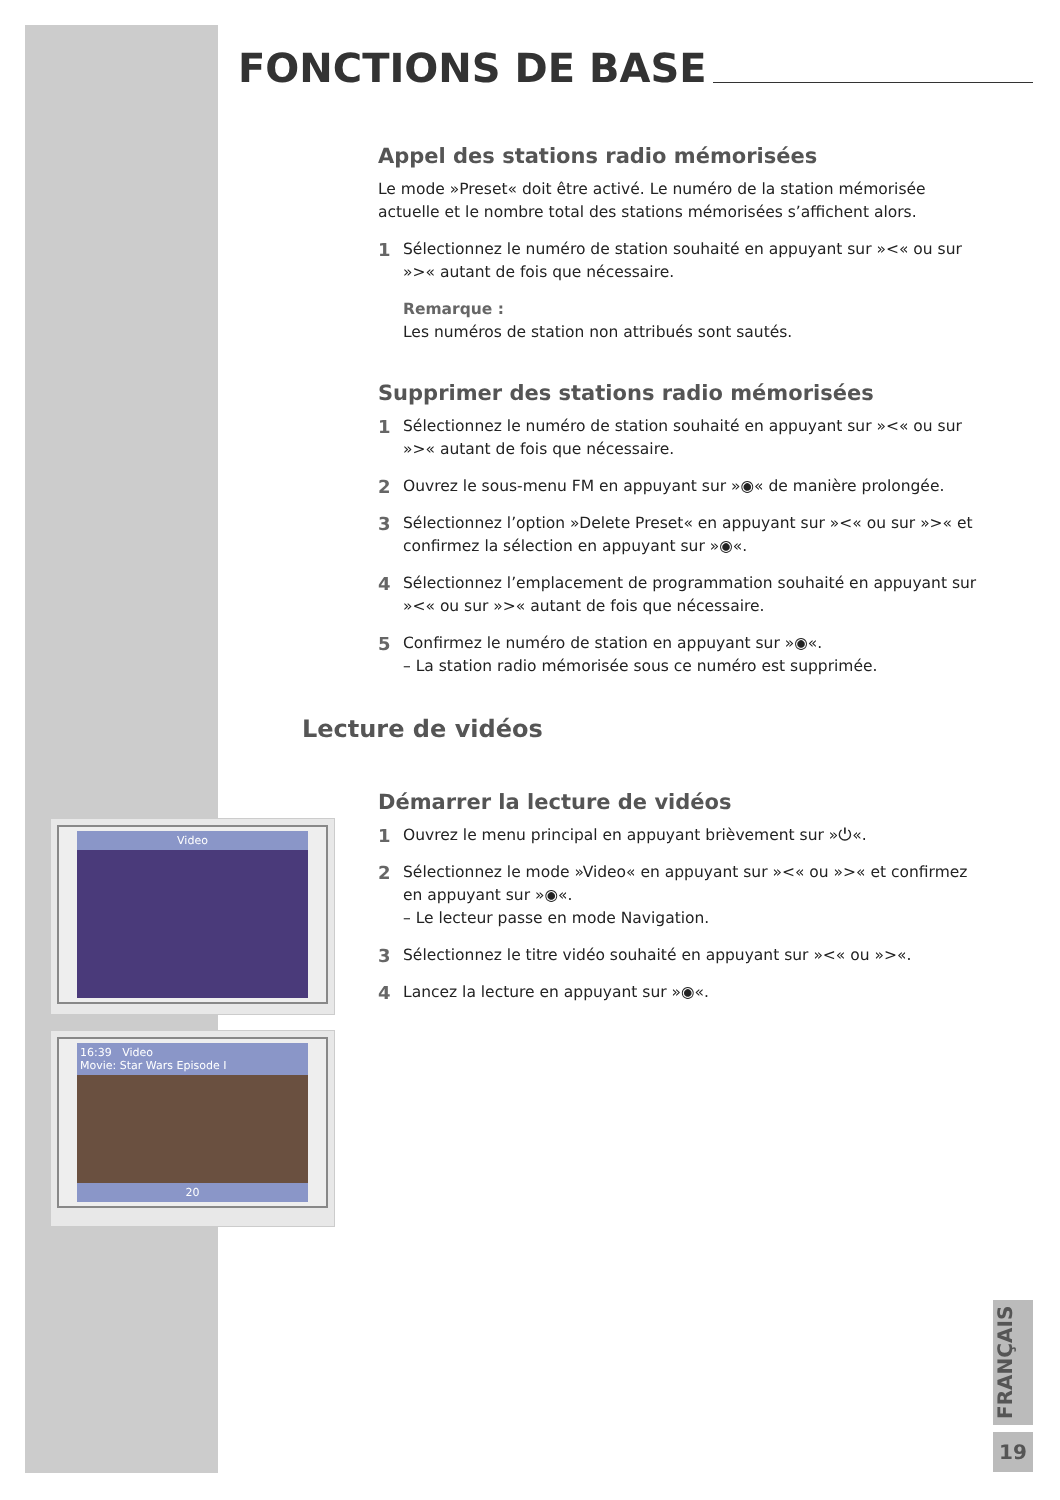FONCTIONS DE BASE
Appel des stations radio mémorisées
Le mode »Preset« doit être activé. Le numéro de la station mémorisée actuelle et le nombre total des stations mémorisées s’affichent alors.
1
Sélectionnez le numéro de station souhaité en appuyant sur »<« ou sur »>« autant de fois que nécessaire.
Remarque :
Les numéros de station non attribués sont sautés.
Supprimer des stations radio mémorisées
1
Sélectionnez le numéro de station souhaité en appuyant sur »<« ou sur »>« autant de fois que nécessaire.
2
Ouvrez le sous-menu FM en appuyant sur »◉« de manière prolongée.
3
Sélectionnez l’option »Delete Preset« en appuyant sur »<« ou sur »>« et confirmez la sélection en appuyant sur »◉«.
4
Sélectionnez l’emplacement de programmation souhaité en appuyant sur »<« ou sur »>« autant de fois que nécessaire.
5
Confirmez le numéro de station en appuyant sur »◉«.
– La station radio mémorisée sous ce numéro est supprimée.
Lecture de vidéos
Démarrer la lecture de vidéos
1
Ouvrez le menu principal en appuyant brièvement sur »⏻«.
2
Sélectionnez le mode »Video« en appuyant sur »<« ou »>« et confirmez en appuyant sur »◉«.
– Le lecteur passe en mode Navigation.
3
Sélectionnez le titre vidéo souhaité en appuyant sur »<« ou »>«.
4
Lancez la lecture en appuyant sur »◉«.
Video
16:39 Video
Movie: Star Wars Episode I
20
FRANÇAIS
19